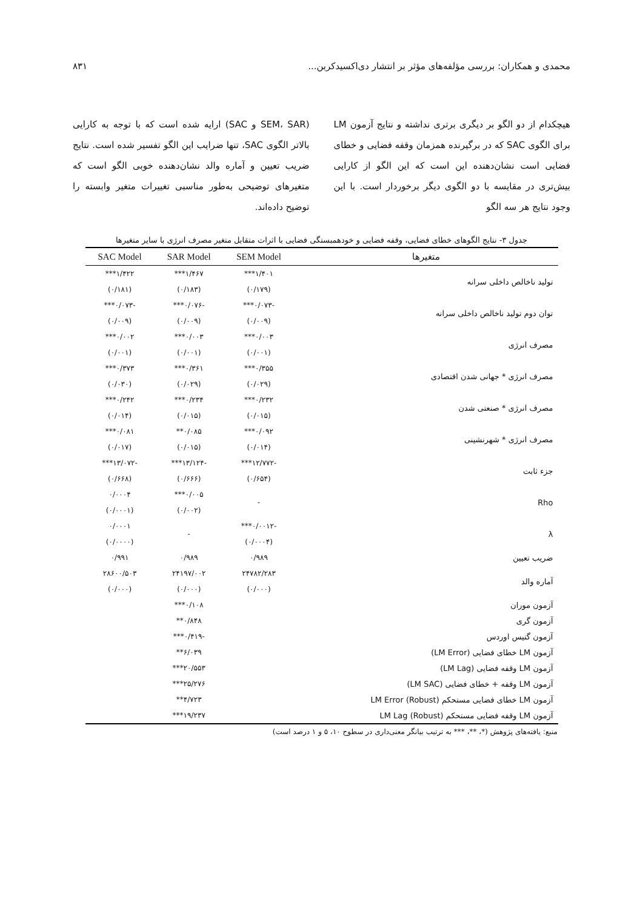محمدی و همکاران: بررسی مؤلفه‌های مؤثر بر انتشار دی‌اکسیدکربن... ۸۳۱
هیچکدام از دو الگو بر دیگری برتری نداشته و نتایج آزمون LM برای الگوی SAC که در برگیرنده همزمان وقفه فضایی و خطای فضایی است نشان‌دهنده این است که این الگو از کارایی بیش‌تری در مقایسه با دو الگوی دیگر برخوردار است. با این وجود نتایج هر سه الگو
(SEM، SAR و SAC) ارایه شده است که با توجه به کارایی بالاتر الگوی SAC، تنها ضرایب این الگو تفسیر شده است. نتایج ضریب تعیین و آماره والد نشان‌دهنده خوبی الگو است که متغیرهای توضیحی به‌طور مناسبی تغییرات متغیر وابسته را توضیح داده‌اند.
جدول ۳- نتایج الگوهای خطای فضایی، وقفه فضایی و خودهمبستگی فضایی با اثرات متقابل متغیر مصرف انرژی با سایر متغیرها
| متغیرها | SEM Model | SAR Model | SAC Model |
| --- | --- | --- | --- |
| تولید ناخالص داخلی سرانه | ۱/۴۰۱*** | ۱/۴۶۷*** | ۱/۴۲۲*** |
| | (۰/۱۷۹) | (۰/۱۸۳) | (۰/۱۸۱) |
| توان دوم تولید ناخالص داخلی سرانه | -۰/۰۷۳*** | -۰/۰۷۶*** | -۰/۰۷۳*** |
| | (۰/۰۰۹) | (۰/۰۰۹) | (۰/۰۰۹) |
| مصرف انرژی | ۰/۰۰۳*** | ۰/۰۰۳*** | ۰/۰۰۲*** |
| | (۰/۰۰۱) | (۰/۰۰۱) | (۰/۰۰۱) |
| مصرف انرژی * جهانی شدن اقتصادی | ۰/۳۵۵*** | ۰/۳۶۱*** | ۰/۳۷۳*** |
| | (۰/۰۲۹) | (۰/۰۲۹) | (۰/۰۳۰) |
| مصرف انرژی * صنعتی شدن | ۰/۲۳۲*** | ۰/۲۳۴*** | ۰/۲۴۲*** |
| | (۰/۰۱۵) | (۰/۰۱۵) | (۰/۰۱۴) |
| مصرف انرژی * شهرنشینی | ۰/۰۹۲*** | ۰/۰۸۵** | ۰/۰۸۱*** |
| | (۰/۰۱۴) | (۰/۰۱۵) | (۰/۰۱۷) |
| جزء ثابت | -۱۲/۷۷۲*** | -۱۳/۱۲۴*** | -۱۳/۰۷۲*** |
| | (۰/۶۵۴) | (۰/۶۶۶) | (۰/۶۶۸) |
| Rho | - | ۰/۰۰۵*** | ۰/۰۰۰۴ |
| | | (۰/۰۰۲) | (۰/۰۰۰۱) |
| λ | -۰/۰۰۱۲*** | - | ۰/۰۰۰۱ |
| | (۰/۰۰۰۴) | | (۰/۰۰۰۰) |
| ضریب تعیین | ۰/۹۸۹ | ۰/۹۸۹ | ۰/۹۹۱ |
| آماره والد | ۲۴۷۸۲/۲۸۳ | ۲۴۱۹۷/۰۰۲ | ۲۸۶۰۰/۵۰۳ |
| | (۰/۰۰۰) | (۰/۰۰۰) | (۰/۰۰۰) |
| آزمون موران | | ۰/۱۰۸*** | |
| آزمون گری | | ۰/۸۴۸** | |
| آزمون گتیس اوردس | | -۰/۴۱۹*** | |
| آزمون LM خطای فضایی (LM Error) | | ۶/۰۳۹** | |
| آزمون LM وقفه فضایی (LM Lag) | | ۲۰/۵۵۳*** | |
| آزمون LM وقفه + خطای فضایی (LM SAC) | | ۲۵/۲۷۶*** | |
| آزمون LM خطای فضایی مستحکم LM Error (Robust) | | ۴/۷۲۳** | |
| آزمون LM وقفه فضایی مستحکم LM Lag (Robust) | | ۱۹/۲۳۷*** | |
منبع: یافته‌های پژوهش (*، **، *** به ترتیب بیانگر معنی‌داری در سطوح ۱۰، ۵ و ۱ درصد است)